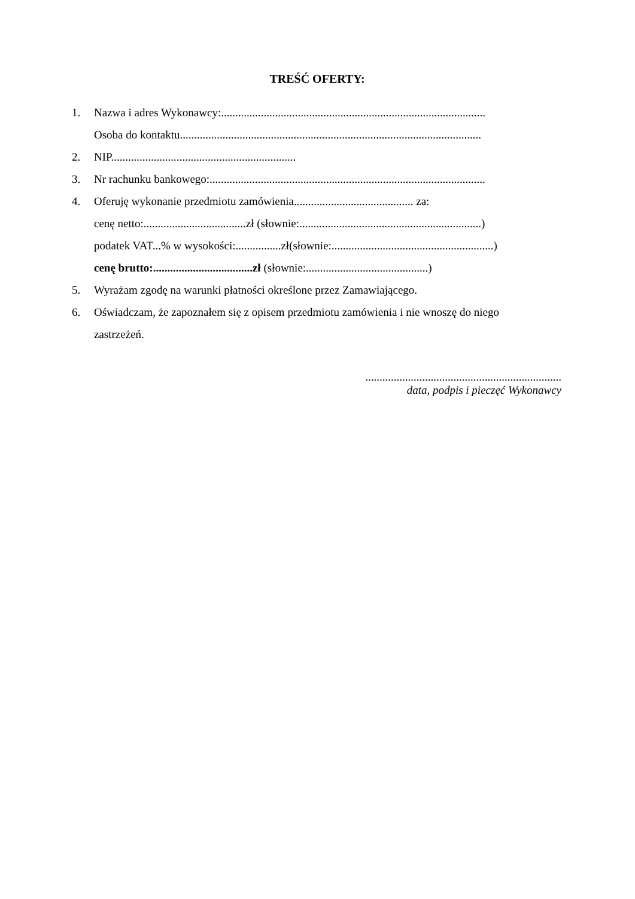TREŚĆ OFERTY:
1. Nazwa i adres Wykonawcy:.............................................................................................
Osoba do kontaktu..........................................................................................................
2. NIP.................................................................
3. Nr rachunku bankowego:.................................................................................................
4. Oferuję wykonanie przedmiotu zamówienia.......................................... za:
cenę netto:....................................zł (słownie:................................................................)
podatek VAT...% w wysokości:................zł(słownie:.........................................................)
cenę brutto:...................................zł (słownie:...........................................)
5. Wyrażam zgodę na warunki płatności określone przez Zamawiającego.
6. Oświadczam, że zapoznałem się z opisem przedmiotu zamówienia i nie wnoszę do niego
zastrzeżeń.
.....................................................................
data, podpis i pieczęć Wykonawcy